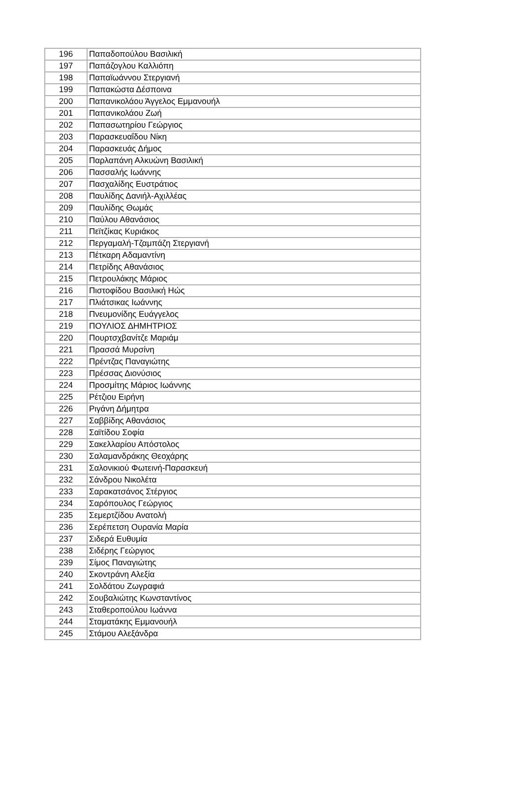| 196 | Παπαδοπούλου Βασιλική |
| 197 | Παπάζογλου Καλλιόπη |
| 198 | Παπαϊωάννου Στεργιανή |
| 199 | Παπακώστα Δέσποινα |
| 200 | Παπανικολάου Άγγελος Εμμανουήλ |
| 201 | Παπανικολάου Ζωή |
| 202 | Παπασωτηρίου Γεώργιος |
| 203 | Παρασκευαΐδου Νίκη |
| 204 | Παρασκευάς Δήμος |
| 205 | Παρλαπάνη Αλκυώνη Βασιλική |
| 206 | Πασσαλής Ιωάννης |
| 207 | Πασχαλίδης Ευστράτιος |
| 208 | Παυλίδης Δανιήλ-Αχιλλέας |
| 209 | Παυλίδης Θωμάς |
| 210 | Παύλου Αθανάσιος |
| 211 | Πεϊτζίκας Κυριάκος |
| 212 | Περγαμαλή-Τζαμπάζη Στεργιανή |
| 213 | Πέτκαρη Αδαμαντίνη |
| 214 | Πετρίδης Αθανάσιος |
| 215 | Πετρουλάκης Μάριος |
| 216 | Πιστοφίδου Βασιλική Ηώς |
| 217 | Πλιάτσικας Ιωάννης |
| 218 | Πνευμονίδης Ευάγγελος |
| 219 | ΠΟΥΛΙΟΣ ΔΗΜΗΤΡΙΟΣ |
| 220 | Πουρτσχβανίτζε Μαριάμ |
| 221 | Πρασσά Μυρσίνη |
| 222 | Πρέντζας Παναγιώτης |
| 223 | Πρέσσας Διονύσιος |
| 224 | Προσμίτης Μάριος Ιωάννης |
| 225 | Ρέτζιου Ειρήνη |
| 226 | Ριγάνη Δήμητρα |
| 227 | Σαββίδης Αθανάσιος |
| 228 | Σαϊτίδου Σοφία |
| 229 | Σακελλαρίου Απόστολος |
| 230 | Σαλαμανδράκης Θεοχάρης |
| 231 | Σαλονικιού Φωτεινή-Παρασκευή |
| 232 | Σάνδρου Νικολέτα |
| 233 | Σαρακατσάνος Στέργιος |
| 234 | Σαρόπουλος Γεώργιος |
| 235 | Σεμερτζίδου Ανατολή |
| 236 | Σερέπετση Ουρανία Μαρία |
| 237 | Σιδερά Ευθυμία |
| 238 | Σιδέρης Γεώργιος |
| 239 | Σίμος Παναγιώτης |
| 240 | Σκοντράνη Αλεξία |
| 241 | Σολδάτου Ζωγραφιά |
| 242 | Σουβαλιώτης Κωνσταντίνος |
| 243 | Σταθεροπούλου Ιωάννα |
| 244 | Σταματάκης Εμμανουήλ |
| 245 | Στάμου Αλεξάνδρα |